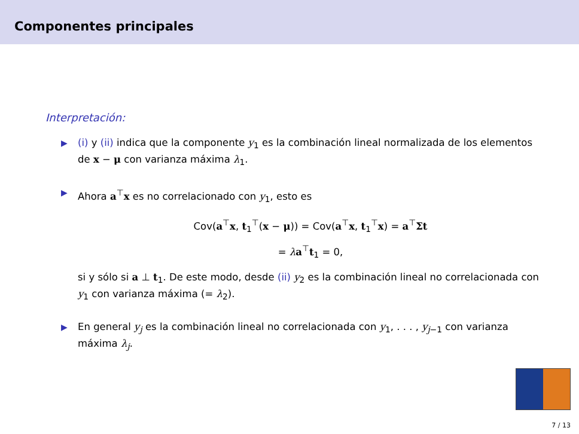Componentes principales
Interpretación:
▶ (i) y (ii) indica que la componente y<sub>1</sub> es la combinación lineal normalizada de los elementos de x − μ con varianza máxima λ<sub>1</sub>.
▶ Ahora a<sup>⊤</sup>x es no correlacionado con y<sub>1</sub>, esto es
Cov(a<sup>⊤</sup>x, t<sub>1</sub><sup>⊤</sup>(x − μ)) = Cov(a<sup>⊤</sup>x, t<sub>1</sub><sup>⊤</sup>x) = a<sup>⊤</sup>Σt
= λa<sup>⊤</sup>t<sub>1</sub> = 0,
si y sólo si a ⊥ t<sub>1</sub>. De este modo, desde (ii) y<sub>2</sub> es la combinación lineal no correlacionada con y<sub>1</sub> con varianza máxima (= λ<sub>2</sub>).
▶ En general y<sub>j</sub> es la combinación lineal no correlacionada con y<sub>1</sub>, . . . , y<sub>j−1</sub> con varianza máxima λ<sub>j</sub>.
7 / 13